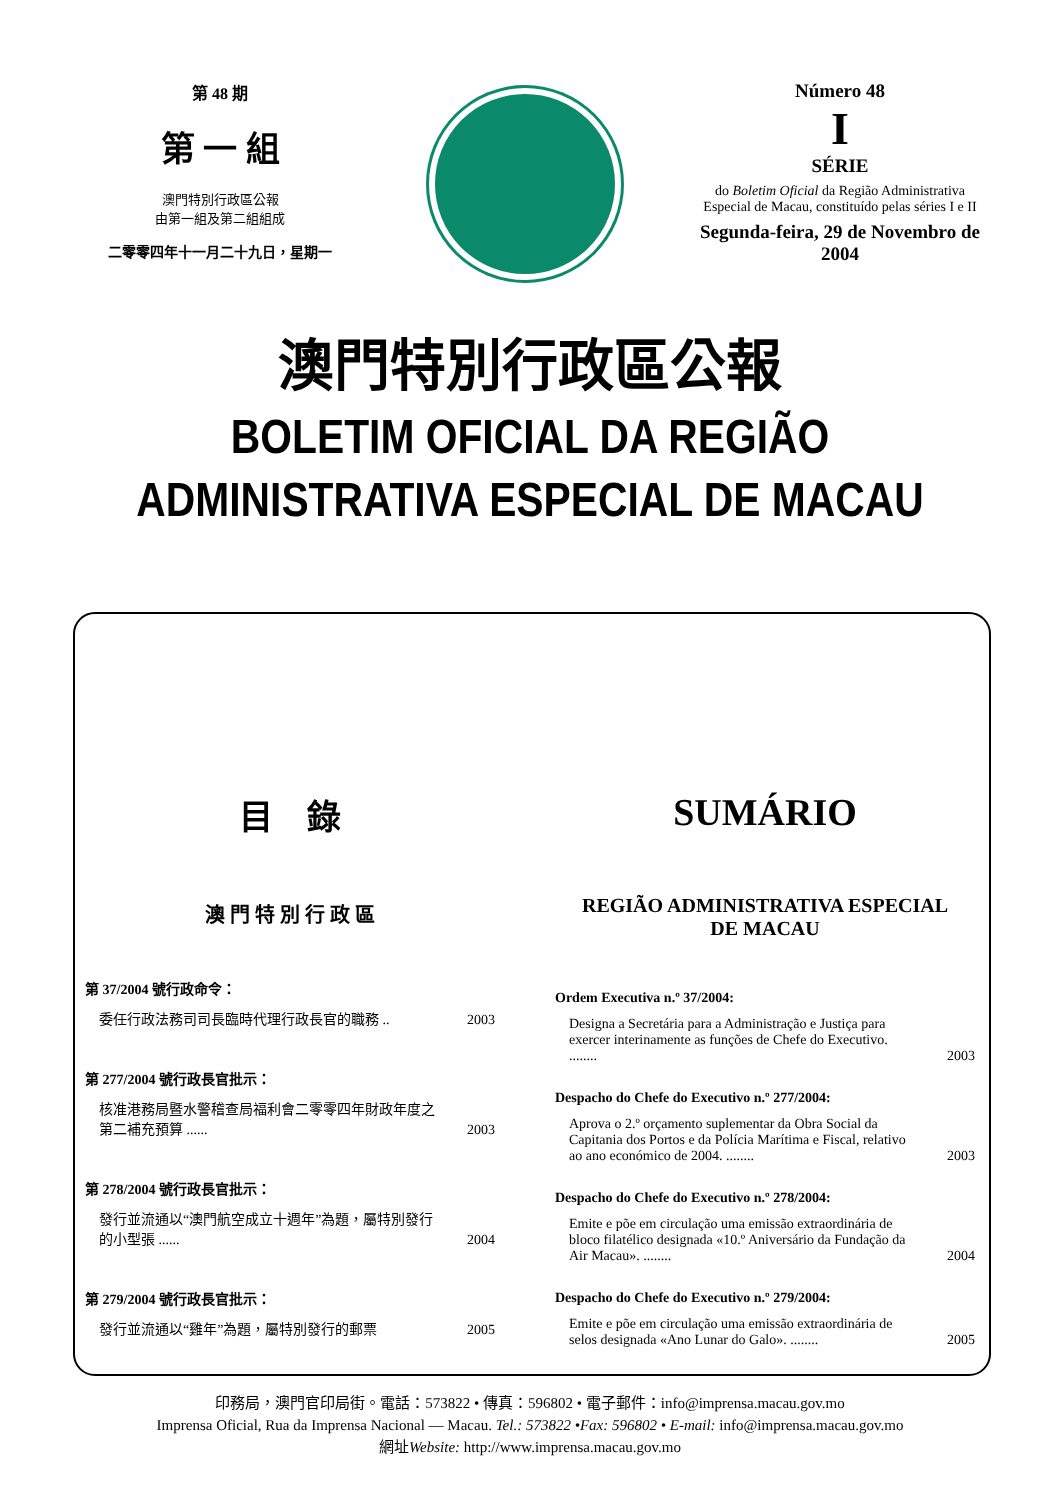第 48 期
第 一 組
澳門特別行政區公報
由第一組及第二組組成
二零零四年十一月二十九日，星期一
Número 48
I
SÉRIE
do Boletim Oficial da Região Administrativa
Especial de Macau, constituído pelas séries I e II
Segunda-feira, 29 de Novembro de 2004
澳門特別行政區公報
BOLETIM OFICIAL DA REGIÃO
ADMINISTRATIVA ESPECIAL DE MACAU
目　錄
澳 門 特 別 行 政 區
第 37/2004 號行政命令：
委任行政法務司司長臨時代理行政長官的職務 .. 2003
第 277/2004 號行政長官批示：
核准港務局暨水警稽查局福利會二零零四年財政年度之第二補充預算 ...... 2003
第 278/2004 號行政長官批示：
發行並流通以“澳門航空成立十週年”為題，屬特別發行的小型張 ...... 2004
第 279/2004 號行政長官批示：
發行並流通以“雞年”為題，屬特別發行的郵票 2005
SUMÁRIO
REGIÃO ADMINISTRATIVA ESPECIAL
DE MACAU
Ordem Executiva n.º 37/2004:
Designa a Secretária para a Administração e Justiça para exercer interinamente as funções de Chefe do Executivo. ........ 2003
Despacho do Chefe do Executivo n.º 277/2004:
Aprova o 2.º orçamento suplementar da Obra Social da Capitania dos Portos e da Polícia Marítima e Fiscal, relativo ao ano económico de 2004. ........ 2003
Despacho do Chefe do Executivo n.º 278/2004:
Emite e põe em circulação uma emissão extraordinária de bloco filatélico designada «10.º Aniversário da Fundação da Air Macau». ........ 2004
Despacho do Chefe do Executivo n.º 279/2004:
Emite e põe em circulação uma emissão extraordinária de selos designada «Ano Lunar do Galo». ........ 2005
印務局，澳門官印局街。電話：573822 • 傳真：596802 • 電子郵件：info@imprensa.macau.gov.mo
Imprensa Oficial, Rua da Imprensa Nacional — Macau. Tel.: 573822 •Fax: 596802 • E-mail: info@imprensa.macau.gov.mo
網址Website: http://www.imprensa.macau.gov.mo